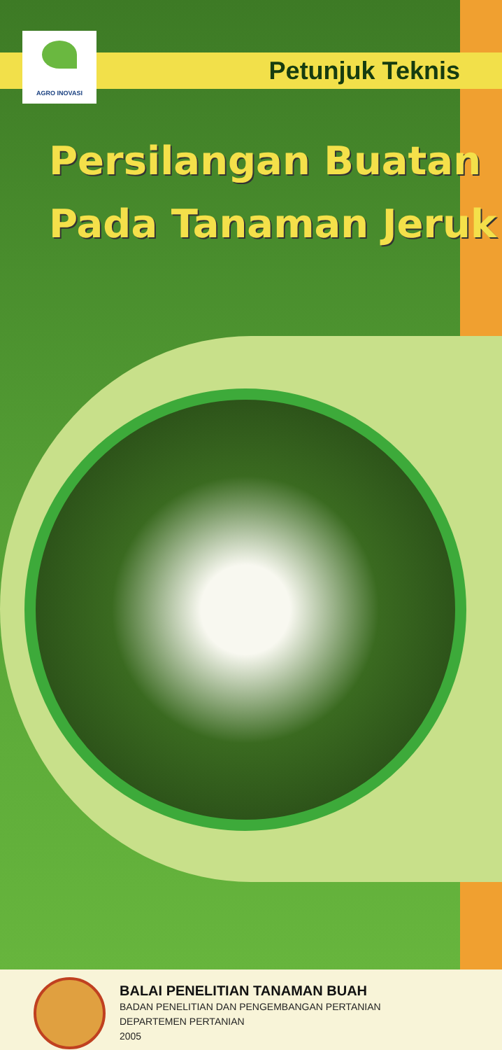AGRO INOVASI
Petunjuk Teknis
Persilangan Buatan
Pada Tanaman Jeruk
BALAI PENELITIAN TANAMAN BUAH
BADAN PENELITIAN DAN PENGEMBANGAN PERTANIAN
DEPARTEMEN PERTANIAN
2005